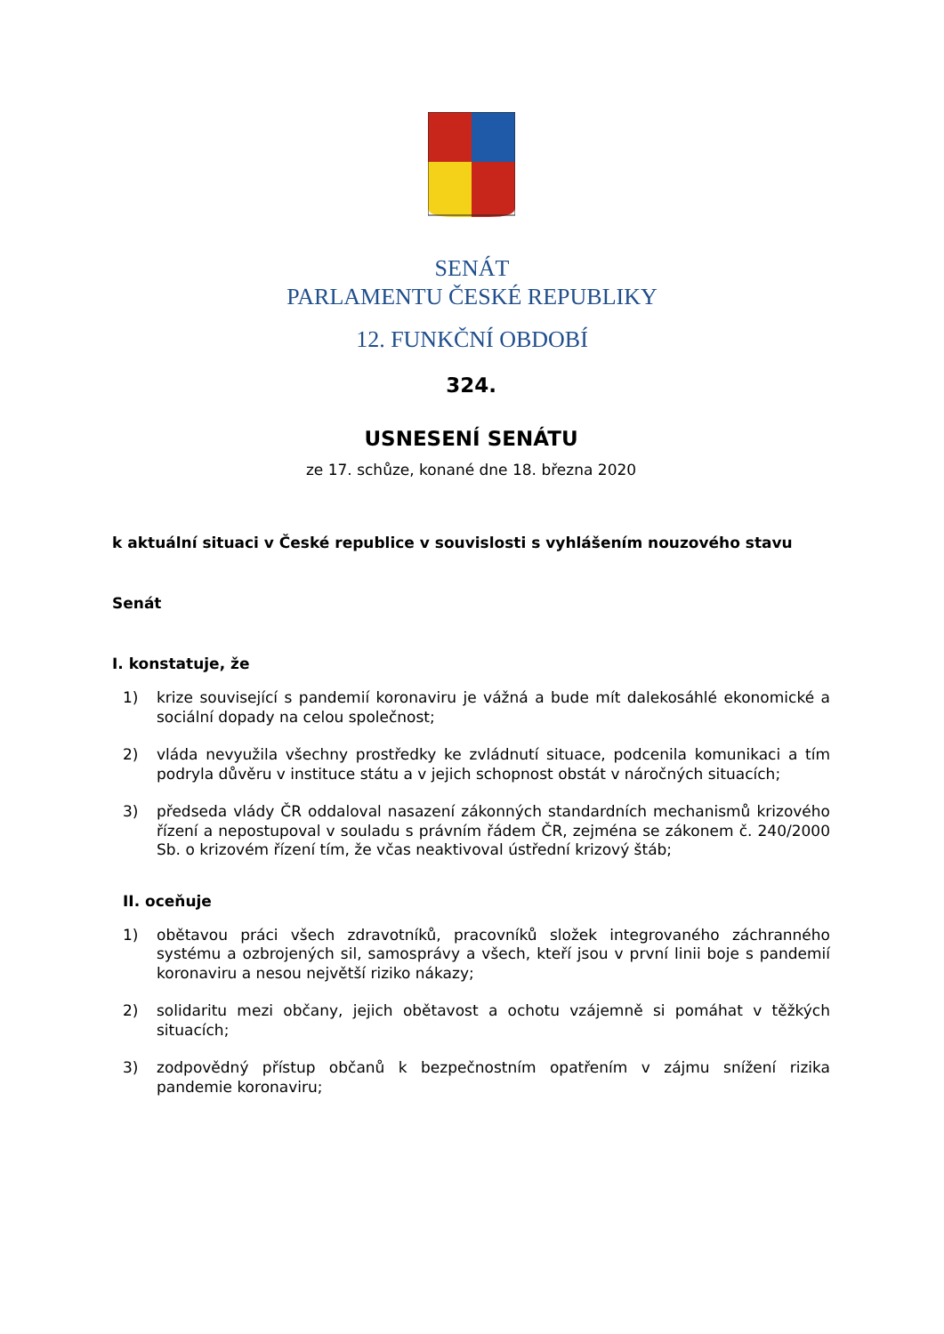SENÁT
PARLAMENTU ČESKÉ REPUBLIKY
12. FUNKČNÍ OBDOBÍ
324.
USNESENÍ SENÁTU
ze 17. schůze, konané dne 18. března 2020
k aktuální situaci v České republice v souvislosti s vyhlášením nouzového stavu
Senát
I. konstatuje, že
1) krize související s pandemií koronaviru je vážná a bude mít dalekosáhlé ekonomické a sociální dopady na celou společnost;
2) vláda nevyužila všechny prostředky ke zvládnutí situace, podcenila komunikaci a tím podryla důvěru v instituce státu a v jejich schopnost obstát v náročných situacích;
3) předseda vlády ČR oddaloval nasazení zákonných standardních mechanismů krizového řízení a nepostupoval v souladu s právním řádem ČR, zejména se zákonem č. 240/2000 Sb. o krizovém řízení tím, že včas neaktivoval ústřední krizový štáb;
II. oceňuje
1) obětavou práci všech zdravotníků, pracovníků složek integrovaného záchranného systému a ozbrojených sil, samosprávy a všech, kteří jsou v první linii boje s pandemií koronaviru a nesou největší riziko nákazy;
2) solidaritu mezi občany, jejich obětavost a ochotu vzájemně si pomáhat v těžkých situacích;
3) zodpovědný přístup občanů k bezpečnostním opatřením v zájmu snížení rizika pandemie koronaviru;